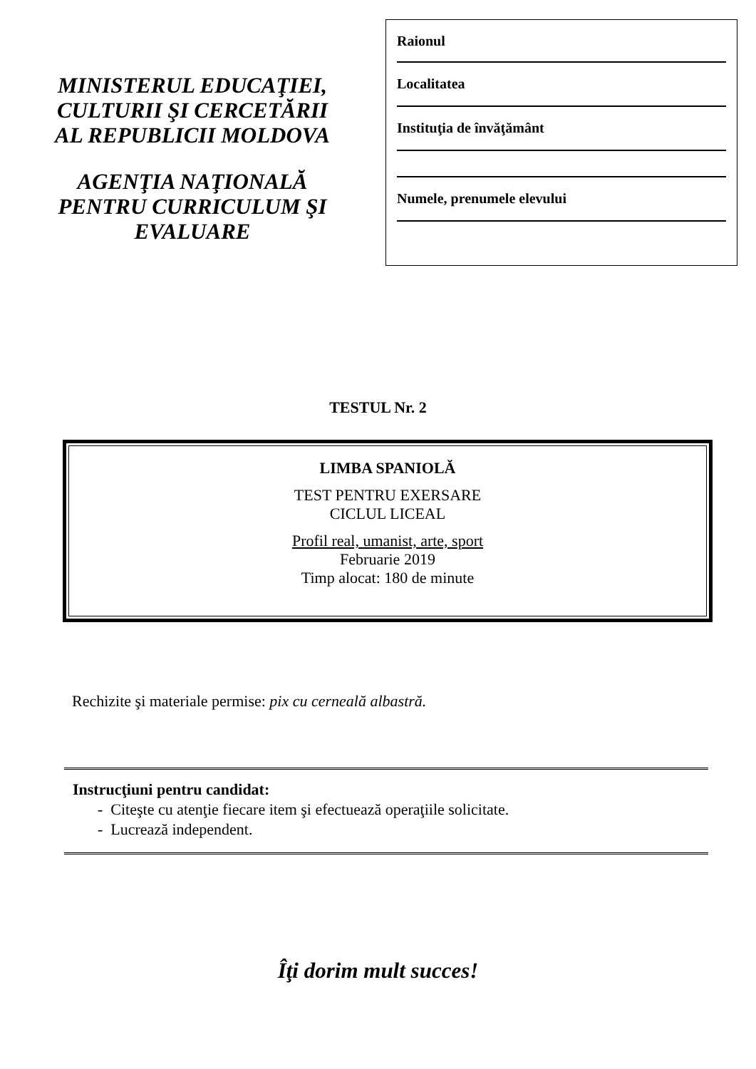MINISTERUL EDUCAŢIEI,
CULTURII ŞI CERCETĂRII
AL REPUBLICII MOLDOVA
AGENŢIA NAŢIONALĂ
PENTRU CURRICULUM ŞI
EVALUARE
Raionul
Localitatea
Instituţia de învăţământ
Numele, prenumele elevului
TESTUL Nr. 2
LIMBA SPANIOLĂ
TEST PENTRU EXERSARE
CICLUL LICEAL
Profil real, umanist, arte, sport
Februarie 2019
Timp alocat: 180 de minute
Rechizite şi materiale permise: pix cu cerneală albastră.
Instrucţiuni pentru candidat:
- Citeşte cu atenţie fiecare item şi efectuează operaţiile solicitate.
- Lucrează independent.
Îţi dorim mult succes!